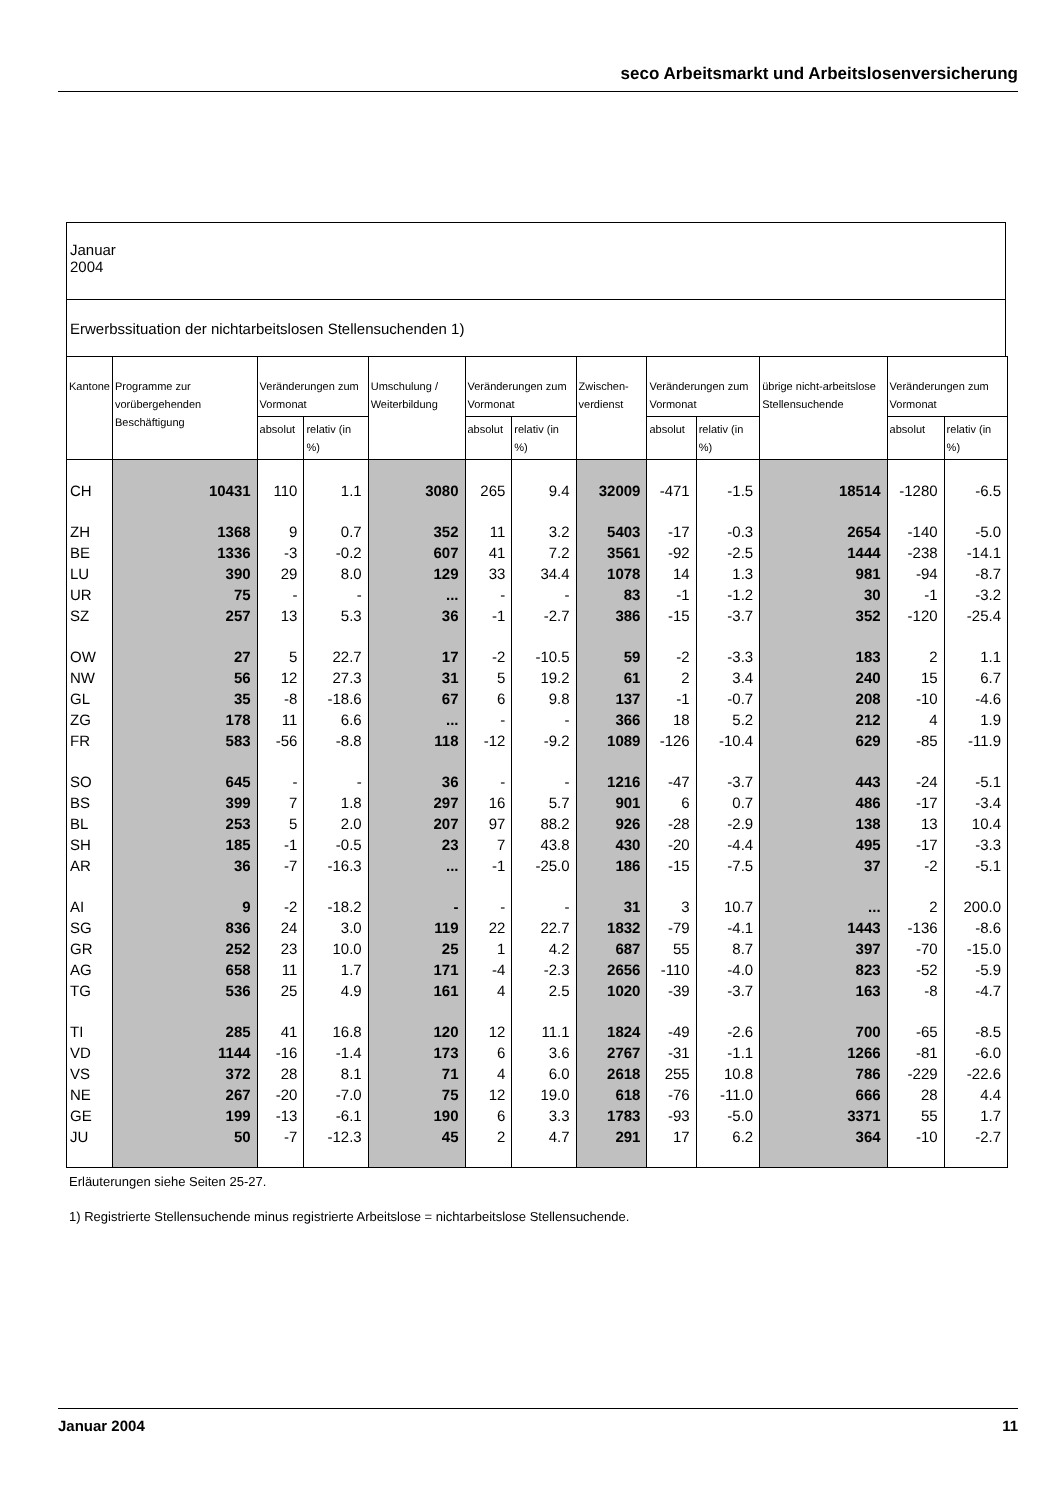seco Arbeitsmarkt und Arbeitslosenversicherung
Januar
2004
Erwerbssituation der nichtarbeitslosen Stellensuchenden 1)
| Kantone | Programme zur vorübergehenden Beschäftigung | Veränderungen zum Vormonat | | Umschulung / Weiterbildung | Veränderungen zum Vormonat | | Zwischen-verdienst | Veränderungen zum Vormonat | | übrige nicht-arbeitslose Stellensuchende | Veränderungen zum Vormonat | |
| --- | --- | --- | --- | --- | --- | --- | --- | --- | --- | --- | --- | --- |
| | | absolut | relativ (in %) | | absolut | relativ (in %) | | absolut | relativ (in %) | | absolut | relativ (in %) |
| CH | 10431 | 110 | 1.1 | 3080 | 265 | 9.4 | 32009 | -471 | -1.5 | 18514 | -1280 | -6.5 |
| ZH | 1368 | 9 | 0.7 | 352 | 11 | 3.2 | 5403 | -17 | -0.3 | 2654 | -140 | -5.0 |
| BE | 1336 | -3 | -0.2 | 607 | 41 | 7.2 | 3561 | -92 | -2.5 | 1444 | -238 | -14.1 |
| LU | 390 | 29 | 8.0 | 129 | 33 | 34.4 | 1078 | 14 | 1.3 | 981 | -94 | -8.7 |
| UR | 75 | - | - | ... | - | - | 83 | -1 | -1.2 | 30 | -1 | -3.2 |
| SZ | 257 | 13 | 5.3 | 36 | -1 | -2.7 | 386 | -15 | -3.7 | 352 | -120 | -25.4 |
| OW | 27 | 5 | 22.7 | 17 | -2 | -10.5 | 59 | -2 | -3.3 | 183 | 2 | 1.1 |
| NW | 56 | 12 | 27.3 | 31 | 5 | 19.2 | 61 | 2 | 3.4 | 240 | 15 | 6.7 |
| GL | 35 | -8 | -18.6 | 67 | 6 | 9.8 | 137 | -1 | -0.7 | 208 | -10 | -4.6 |
| ZG | 178 | 11 | 6.6 | ... | - | - | 366 | 18 | 5.2 | 212 | 4 | 1.9 |
| FR | 583 | -56 | -8.8 | 118 | -12 | -9.2 | 1089 | -126 | -10.4 | 629 | -85 | -11.9 |
| SO | 645 | - | - | 36 | - | - | 1216 | -47 | -3.7 | 443 | -24 | -5.1 |
| BS | 399 | 7 | 1.8 | 297 | 16 | 5.7 | 901 | 6 | 0.7 | 486 | -17 | -3.4 |
| BL | 253 | 5 | 2.0 | 207 | 97 | 88.2 | 926 | -28 | -2.9 | 138 | 13 | 10.4 |
| SH | 185 | -1 | -0.5 | 23 | 7 | 43.8 | 430 | -20 | -4.4 | 495 | -17 | -3.3 |
| AR | 36 | -7 | -16.3 | ... | -1 | -25.0 | 186 | -15 | -7.5 | 37 | -2 | -5.1 |
| AI | 9 | -2 | -18.2 | - | - | - | 31 | 3 | 10.7 | ... | 2 | 200.0 |
| SG | 836 | 24 | 3.0 | 119 | 22 | 22.7 | 1832 | -79 | -4.1 | 1443 | -136 | -8.6 |
| GR | 252 | 23 | 10.0 | 25 | 1 | 4.2 | 687 | 55 | 8.7 | 397 | -70 | -15.0 |
| AG | 658 | 11 | 1.7 | 171 | -4 | -2.3 | 2656 | -110 | -4.0 | 823 | -52 | -5.9 |
| TG | 536 | 25 | 4.9 | 161 | 4 | 2.5 | 1020 | -39 | -3.7 | 163 | -8 | -4.7 |
| TI | 285 | 41 | 16.8 | 120 | 12 | 11.1 | 1824 | -49 | -2.6 | 700 | -65 | -8.5 |
| VD | 1144 | -16 | -1.4 | 173 | 6 | 3.6 | 2767 | -31 | -1.1 | 1266 | -81 | -6.0 |
| VS | 372 | 28 | 8.1 | 71 | 4 | 6.0 | 2618 | 255 | 10.8 | 786 | -229 | -22.6 |
| NE | 267 | -20 | -7.0 | 75 | 12 | 19.0 | 618 | -76 | -11.0 | 666 | 28 | 4.4 |
| GE | 199 | -13 | -6.1 | 190 | 6 | 3.3 | 1783 | -93 | -5.0 | 3371 | 55 | 1.7 |
| JU | 50 | -7 | -12.3 | 45 | 2 | 4.7 | 291 | 17 | 6.2 | 364 | -10 | -2.7 |
Erläuterungen siehe Seiten 25-27.
1) Registrierte Stellensuchende minus registrierte Arbeitslose = nichtarbeitslose Stellensuchende.
Januar 2004 11